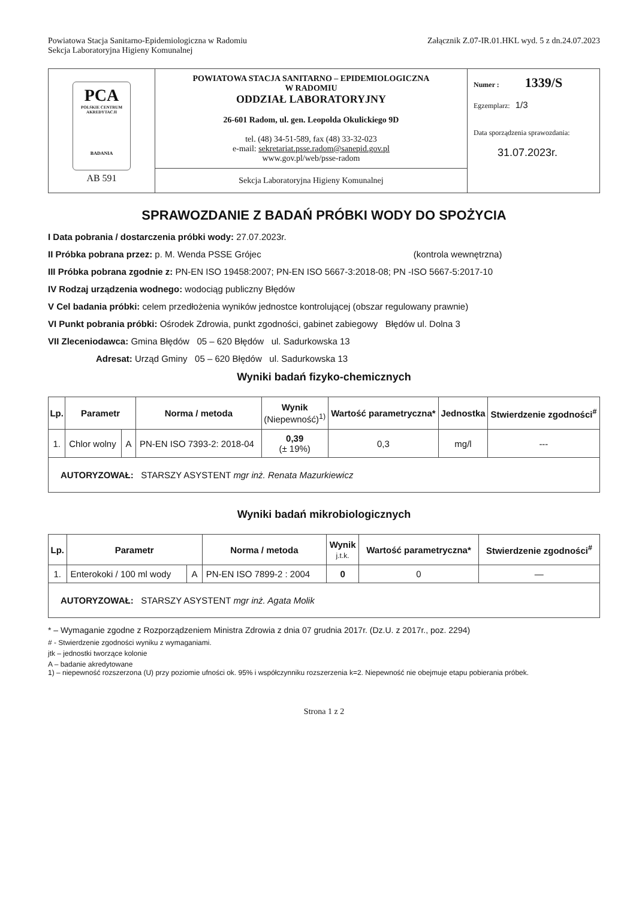Powiatowa Stacja Sanitarno-Epidemiologiczna w Radomiu
Sekcja Laboratoryjna Higieny Komunalnej
Załącznik Z.07-IR.01.HKL wyd. 5 z dn.24.07.2023
| PCA POLSKIE CENTRUM AKREDYTACJI BADANIA AB 591 | POWIATOWA STACJA SANITARNO – EPIDEMIOLOGICZNA W RADOMIU ODDZIAŁ LABORATORYJNY 26-601 Radom, ul. gen. Leopolda Okulickiego 9D tel. (48) 34-51-589, fax (48) 33-32-023 e-mail: sekretariat.psse.radom@sanepid.gov.pl www.gov.pl/web/psse-radom | Numer : 1339/S Egzemplarz: 1/3 Data sporządzenia sprawozdania: 31.07.2023r. |
| | Sekcja Laboratoryjna Higieny Komunalnej | |
SPRAWOZDANIE Z BADAŃ PRÓBKI WODY DO SPOŻYCIA
I Data pobrania / dostarczenia próbki wody: 27.07.2023r.
II Próbka pobrana przez: p. M. Wenda PSSE Grójec (kontrola wewnętrzna)
III Próbka pobrana zgodnie z: PN-EN ISO 19458:2007; PN-EN ISO 5667-3:2018-08; PN -ISO 5667-5:2017-10
IV Rodzaj urządzenia wodnego: wodociąg publiczny Błędów
V Cel badania próbki: celem przedłożenia wyników jednostce kontrolującej (obszar regulowany prawnie)
VI Punkt pobrania próbki: Ośrodek Zdrowia, punkt zgodności, gabinet zabiegowy Błędów ul. Dolna 3
VII Zleceniodawca: Gmina Błędów 05 – 620 Błędów ul. Sadurkowska 13
Adresat: Urząd Gminy 05 – 620 Błędów ul. Sadurkowska 13
Wyniki badań fizyko-chemicznych
| Lp. | Parametr | | Norma / metoda | Wynik (Niepewność)<sup>1)</sup> | Wartość parametryczna* | Jednostka | Stwierdzenie zgodności<sup>#</sup> |
| --- | --- | --- | --- | --- | --- | --- | --- |
| 1. | Chlor wolny | A | PN-EN ISO 7393-2: 2018-04 | 0,39 (± 19%) | 0,3 | mg/l | --- |
| AUTORYZOWAŁ: STARSZY ASYSTENT mgr inż. Renata Mazurkiewicz | | | | | | | |
Wyniki badań mikrobiologicznych
| Lp. | Parametr | | Norma / metoda | Wynik j.t.k. | Wartość parametryczna* | Stwierdzenie zgodności<sup>#</sup> |
| --- | --- | --- | --- | --- | --- | --- |
| 1. | Enterokoki / 100 ml wody | A | PN-EN ISO 7899-2 : 2004 | 0 | 0 | — |
| AUTORYZOWAŁ: STARSZY ASYSTENT mgr inż. Agata Molik | | | | | | |
* – Wymaganie zgodne z Rozporządzeniem Ministra Zdrowia z dnia 07 grudnia 2017r. (Dz.U. z 2017r., poz. 2294)
# - Stwierdzenie zgodności wyniku z wymaganiami.
jtk – jednostki tworzące kolonie
A – badanie akredytowane
1) – niepewność rozszerzona (U) przy poziomie ufności ok. 95% i współczynniku rozszerzenia k=2. Niepewność nie obejmuje etapu pobierania próbek.
Strona 1 z 2